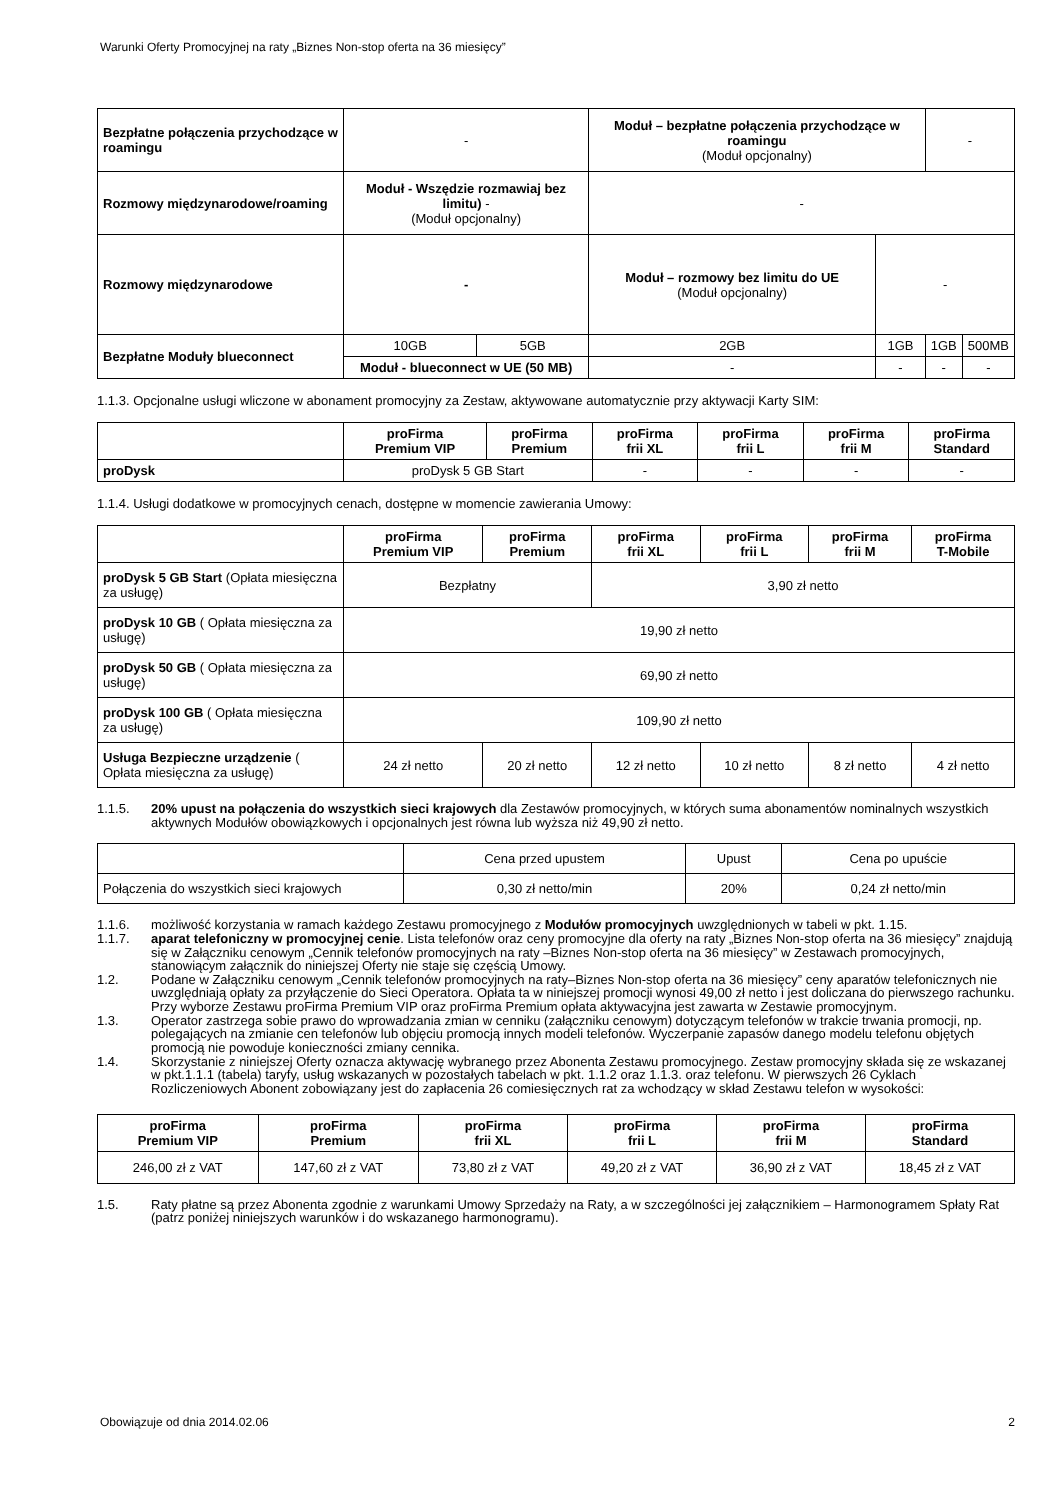Warunki Oferty Promocyjnej na raty „Biznes Non-stop oferta na 36 miesięcy”
| Bezpłatne połączenia przychodzące w roamingu | - | | Moduł – bezpłatne połączenia przychodzące w roamingu (Moduł opcjonalny) | | - | |
| Rozmowy międzynarodowe/roaming | Moduł - Wszędzie rozmawiaj bez limitu) - (Moduł opcjonalny) | | - | | | |
| Rozmowy międzynarodowe | - | | Moduł – rozmowy bez limitu do UE (Moduł opcjonalny) | - | | |
| Bezpłatne Moduły blueconnect | 10GB | 5GB | 2GB | 1GB | 1GB | 500MB |
| | Moduł - blueconnect w UE (50 MB) | | - | - | - | - |
1.1.3. Opcjonalne usługi wliczone w abonament promocyjny za Zestaw, aktywowane automatycznie przy aktywacji Karty SIM:
| | proFirma Premium VIP | proFirma Premium | proFirma frii XL | proFirma frii L | proFirma frii M | proFirma Standard |
| --- | --- | --- | --- | --- | --- | --- |
| proDysk | proDysk 5 GB Start | | - | - | - | - |
1.1.4. Usługi dodatkowe w promocyjnych cenach, dostępne w momencie zawierania Umowy:
| | proFirma Premium VIP | proFirma Premium | proFirma frii XL | proFirma frii L | proFirma frii M | proFirma T-Mobile |
| --- | --- | --- | --- | --- | --- | --- |
| proDysk 5 GB Start (Opłata miesięczna za usługę) | Bezpłatny | | 3,90 zł netto | | | |
| proDysk 10 GB ( Opłata miesięczna za usługę) | 19,90 zł netto | | | | | |
| proDysk 50 GB ( Opłata miesięczna za usługę) | 69,90 zł netto | | | | | |
| proDysk 100 GB ( Opłata miesięczna za usługę) | 109,90 zł netto | | | | | |
| Usługa Bezpieczne urządzenie ( Opłata miesięczna za usługę) | 24 zł netto | 20 zł netto | 12 zł netto | 10 zł netto | 8 zł netto | 4 zł netto |
1.1.5. 20% upust na połączenia do wszystkich sieci krajowych dla Zestawów promocyjnych, w których suma abonamentów nominalnych wszystkich aktywnych Modułów obowiązkowych i opcjonalnych jest równa lub wyższa niż 49,90 zł netto.
| | Cena przed upustem | Upust | Cena po upuście |
| Połączenia do wszystkich sieci krajowych | 0,30 zł netto/min | 20% | 0,24 zł netto/min |
1.1.6. możliwość korzystania w ramach każdego Zestawu promocyjnego z Modułów promocyjnych uwzględnionych w tabeli w pkt. 1.15.
1.1.7. aparat telefoniczny w promocyjnej cenie. Lista telefonów oraz ceny promocyjne dla oferty na raty „Biznes Non-stop oferta na 36 miesięcy” znajdują się w Załączniku cenowym „Cennik telefonów promocyjnych na raty –Biznes Non-stop oferta na 36 miesięcy” w Zestawach promocyjnych, stanowiącym załącznik do niniejszej Oferty nie staje się częścią Umowy.
1.2. Podane w Załączniku cenowym „Cennik telefonów promocyjnych na raty–Biznes Non-stop oferta na 36 miesięcy” ceny aparatów telefonicznych nie uwzględniają opłaty za przyłączenie do Sieci Operatora. Opłata ta w niniejszej promocji wynosi 49,00 zł netto i jest doliczana do pierwszego rachunku. Przy wyborze Zestawu proFirma Premium VIP oraz proFirma Premium opłata aktywacyjna jest zawarta w Zestawie promocyjnym.
1.3. Operator zastrzega sobie prawo do wprowadzania zmian w cenniku (załączniku cenowym) dotyczącym telefonów w trakcie trwania promocji, np. polegających na zmianie cen telefonów lub objęciu promocją innych modeli telefonów. Wyczerpanie zapasów danego modelu telefonu objętych promocją nie powoduje konieczności zmiany cennika.
1.4. Skorzystanie z niniejszej Oferty oznacza aktywację wybranego przez Abonenta Zestawu promocyjnego. Zestaw promocyjny składa się ze wskazanej w pkt.1.1.1 (tabela) taryfy, usług wskazanych w pozostałych tabelach w pkt. 1.1.2 oraz 1.1.3. oraz telefonu. W pierwszych 26 Cyklach Rozliczeniowych Abonent zobowiązany jest do zapłacenia 26 comiesięcznych rat za wchodzący w skład Zestawu telefon w wysokości:
| proFirma Premium VIP | proFirma Premium | proFirma frii XL | proFirma frii L | proFirma frii M | proFirma Standard |
| --- | --- | --- | --- | --- | --- |
| 246,00 zł z VAT | 147,60 zł z VAT | 73,80 zł z VAT | 49,20 zł z VAT | 36,90 zł z VAT | 18,45 zł z VAT |
1.5. Raty płatne są przez Abonenta zgodnie z warunkami Umowy Sprzedaży na Raty, a w szczególności jej załącznikiem – Harmonogramem Spłaty Rat (patrz poniżej niniejszych warunków i do wskazanego harmonogramu).
Obowiązuje od dnia 2014.02.06 2